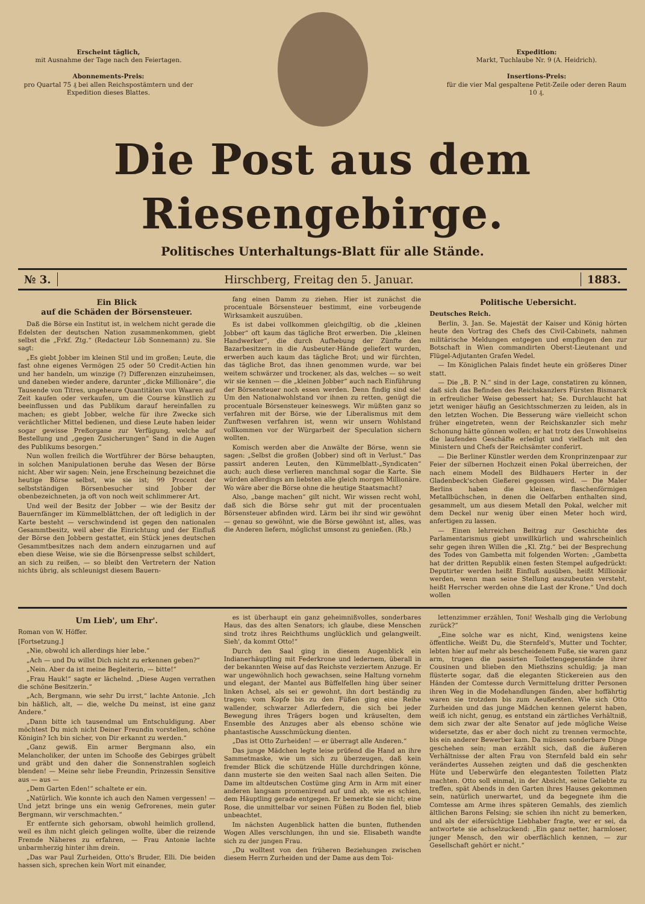Erscheint täglich,
mit Ausnahme der Tage nach den Feiertagen.
Abonnements-Preis:
pro Quartal 75 ₰ bei allen Reichspostämtern und der Expedition dieses Blattes.
Expedition:
Markt, Tuchlaube Nr. 9 (A. Heidrich).
Insertions-Preis:
für die vier Mal gespaltene Petit-Zeile oder deren Raum 10 ₰.
Die Post aus dem Riesengebirge.
Politisches Unterhaltungs-Blatt für alle Stände.
№ 3. Hirschberg, Freitag den 5. Januar.
1883.
Ein Blick
auf die Schäden der Börsensteuer.
Daß die Börse ein Institut ist, in welchem nicht gerade die Edelsten der deutschen Nation zusammenkommen, giebt selbst die „Frkf. Ztg.“ (Redacteur Löb Sonnemann) zu. Sie sagt:
„Es giebt Jobber im kleinen Stil und im großen; Leute, die fast ohne eigenes Vermögen 25 oder 50 Credit-Actien hin und her handeln, um winzige (?) Differenzen einzuheimsen, und daneben wieder andere, darunter „dicke Millionäre“, die Tausende von Titres, ungeheure Quantitäten von Waaren auf Zeit kaufen oder verkaufen, um die Course künstlich zu beeinflussen und das Publikum darauf hereinfallen zu machen; es giebt Jobber, welche für ihre Zwecke sich verächtlicher Mittel bedienen, und diese Leute haben leider sogar gewisse Preßorgane zur Verfügung, welche auf Bestellung und „gegen Zusicherungen“ Sand in die Augen des Publikums besorgen.“
Nun wollen freilich die Wortführer der Börse behaupten, in solchen Manipulationen beruhe das Wesen der Börse nicht. Aber wir sagen: Nein, jene Erscheinung bezeichnet die heutige Börse selbst, wie sie ist; 99 Procent der selbstständigen Börsenbesucher sind Jobber der obenbezeichneten, ja oft von noch weit schlimmerer Art.
Und weil der Besitz der Jobber — wie der Besitz der Bauernfänger im Kümmelblättchen, der oft lediglich in der Karte besteht — verschwindend ist gegen den nationalen Gesammtbesitz, weil aber die Einrichtung und der Einfluß der Börse den Jobbern gestattet, ein Stück jenes deutschen Gesammtbesitzes nach dem andern einzugarnen und auf eben diese Weise, wie sie die Börsenpresse selbst schildert, an sich zu reißen, — so bleibt den Vertretern der Nation nichts übrig, als schleunigst diesem Bauern-
fang einen Damm zu ziehen. Hier ist zunächst die procentuale Börsensteuer bestimmt, eine vorbeugende Wirksamkeit auszuüben.
Es ist dabei vollkommen gleichgiltig, ob die „kleinen Jobber“ oft kaum das tägliche Brot erwerben. Die „kleinen Handwerker“, die durch Aufhebung der Zünfte den Bazarbesitzern in die Ausbeuter-Hände geliefert wurden, erwerben auch kaum das tägliche Brot; und wir fürchten, das tägliche Brot, das ihnen genommen wurde, war bei weitem schwärzer und trockener, als das, welches — so weit wir sie kennen — die „kleinen Jobber“ auch nach Einführung der Börsensteuer noch essen werden. Denn findig sind sie! Um den Nationalwohlstand vor ihnen zu retten, genügt die procentuale Börsensteuer keineswegs. Wir müßten ganz so verfahren mit der Börse, wie der Liberalismus mit dem Zunftwesen verfahren ist, wenn wir unsern Wohlstand vollkommen vor der Würgarbeit der Speculation sichern wollten.
Komisch werden aber die Anwälte der Börse, wenn sie sagen: „Selbst die großen (Jobber) sind oft in Verlust.“ Das passirt anderen Leuten, den Kümmelblatt-„Syndicaten“ auch; auch diese verlieren manchmal sogar die Karte. Sie würden allerdings am liebsten alle gleich morgen Millionäre. Wo wäre aber die Börse ohne die heutige Staatsmacht?
Also, „bange machen“ gilt nicht. Wir wissen recht wohl, daß sich die Börse sehr gut mit der procentualen Börsensteuer abfinden wird. Lärm bei ihr sind wir gewöhnt — genau so gewöhnt, wie die Börse gewöhnt ist, alles, was die Anderen liefern, möglichst umsonst zu genießen. (Rb.)
Politische Uebersicht.
Deutsches Reich.
Berlin, 3. Jan. Se. Majestät der Kaiser und König hörten heute den Vortrag des Chefs des Civil-Cabinets, nahmen militärische Meldungen entgegen und empfingen den zur Botschaft in Wien commandirten Oberst-Lieutenant und Flügel-Adjutanten Grafen Wedel.
— Im Königlichen Palais findet heute ein größeres Diner statt.
— Die „B. P. N.“ sind in der Lage, constatiren zu können, daß sich das Befinden des Reichskanzlers Fürsten Bismarck in erfreulicher Weise gebessert hat; Se. Durchlaucht hat jetzt weniger häufig an Gesichtsschmerzen zu leiden, als in den letzten Wochen. Die Besserung wäre vielleicht schon früher eingetreten, wenn der Reichskanzler sich mehr Schonung hätte gönnen wollen; er hat trotz des Unwohlseins die laufenden Geschäfte erledigt und vielfach mit den Ministern und Chefs der Reichsämter conferirt.
— Die Berliner Künstler werden dem Kronprinzenpaar zur Feier der silbernen Hochzeit einen Pokal überreichen, der nach einem Modell des Bildhauers Herter in der Gladenbeck'schen Gießerei gegossen wird. — Die Maler Berlins haben die kleinen, flaschenförmigen Metallbüchschen, in denen die Oelfarben enthalten sind, gesammelt, um aus diesem Metall den Pokal, welcher mit dem Deckel nur wenig über einen Meter hoch wird, anfertigen zu lassen.
— Einen lehrreichen Beitrag zur Geschichte des Parlamentarismus giebt unwillkürlich und wahrscheinlich sehr gegen ihren Willen die „Kl. Ztg.“ bei der Besprechung des Todes von Gambetta mit folgenden Worten: „Gambetta hat der dritten Republik einen festen Stempel aufgedrückt: Deputirter werden heißt Einfluß ausüben, heißt Millionär werden, wenn man seine Stellung auszubeuten versteht, heißt Herrscher werden ohne die Last der Krone.“ Und doch wollen
Um Lieb', um Ehr'.
Roman von W. Höffer.
[Fortsetzung.]
„Nie, obwohl ich allerdings hier lebe.“
„Ach — und Du willst Dich nicht zu erkennen geben?“
„Nein. Aber da ist meine Begleiterin, — bitte!“
„Frau Hauk!“ sagte er lächelnd. „Diese Augen verrathen die schöne Besitzerin.“
„Ach, Bergmann, wie sehr Du irrst,“ lachte Antonie. „Ich bin häßlich, alt, — die, welche Du meinst, ist eine ganz Andere.“
„Dann bitte ich tausendmal um Entschuldigung. Aber möchtest Du mich nicht Deiner Freundin vorstellen, schöne Königin? Ich bin sicher, von Dir erkannt zu werden.“
„Ganz gewiß. Ein armer Bergmann also, ein Melancholiker, der unten im Schooße des Gebirges grübelt und gräbt und den daher die Sonnenstrahlen sogleich blenden! — Meine sehr liebe Freundin, Prinzessin Sensitive aus — aus —
„Dem Garten Eden!“ schaltete er ein.
„Natürlich. Wie konnte ich auch den Namen vergessen! — Und jetzt bringe uns ein wenig Gefrorenes, mein guter Bergmann, wir verschmachten.“
Er entfernte sich gehorsam, obwohl heimlich grollend, weil es ihm nicht gleich gelingen wollte, über die reizende Fremde Näheres zu erfahren, — Frau Antonie lachte unbarmherzig hinter ihm drein.
„Das war Paul Zurheiden, Otto's Bruder, Elli. Die beiden hassen sich, sprechen kein Wort mit einander,
es ist überhaupt ein ganz geheimnißvolles, sonderbares Haus, das des alten Senators; ich glaube, diese Menschen sind trotz ihres Reichthums unglücklich und gelangweilt. Sieh', da kommt Otto!“
Durch den Saal ging in diesem Augenblick ein Indianerhäuptling mit Federkrone und ledernem, überall in der bekannten Weise auf das Reichste verziertem Anzuge. Er war ungewöhnlich hoch gewachsen, seine Haltung vornehm und elegant, der Mantel aus Büffelfellen hing über seiner linken Achsel, als sei er gewohnt, ihn dort beständig zu tragen; vom Kopfe bis zu den Füßen ging eine Reihe wallender, schwarzer Adlerfedern, die sich bei jeder Bewegung ihres Trägers bogen und kräuselten, dem Ensemble des Anzuges aber als ebenso schöne wie phantastische Ausschmückung dienten.
„Das ist Otto Zurheiden! — er überragt alle Anderen.“
Das junge Mädchen legte leise prüfend die Hand an ihre Sammetmaske, wie um sich zu überzeugen, daß kein fremder Blick die schützende Hülle durchdringen könne, dann musterte sie den weiten Saal nach allen Seiten. Die Dame im altdeutschen Costüme ging Arm in Arm mit einer anderen langsam promenirend auf und ab, wie es schien, dem Häuptling gerade entgegen. Er bemerkte sie nicht; eine Rose, die unmittelbar vor seinen Füßen zu Boden fiel, blieb unbeachtet.
Im nächsten Augenblick hatten die bunten, fluthenden Wogen Alles verschlungen, ihn und sie. Elisabeth wandte sich zu der jungen Frau.
„Du wolltest von den früheren Beziehungen zwischen diesem Herrn Zurheiden und der Dame aus dem Toi-
lettenzimmer erzählen, Toni! Weshalb ging die Verlobung zurück?“
„Eine solche war es nicht, Kind, wenigstens keine öffentliche. Weißt Du, die Sternfeld's, Mutter und Tochter, lebten hier auf mehr als bescheidenem Fuße, sie waren ganz arm, trugen die passirten Toilettengegenstände ihrer Cousinen und blieben den Miethszins schuldig; ja man flüsterte sogar, daß die eleganten Stickereien aus den Händen der Comtesse durch Vermittelung dritter Personen ihren Weg in die Modehandlungen fänden, aber hoffährtig waren sie trotzdem bis zum Aeußersten. Wie sich Otto Zurheiden und das junge Mädchen kennen gelernt haben, weiß ich nicht, genug, es entstand ein zärtliches Verhältniß, dem sich zwar der alte Senator auf jede mögliche Weise widersetzte, das er aber doch nicht zu trennen vermochte, bis ein anderer Bewerber kam. Da müssen sonderbare Dinge geschehen sein; man erzählt sich, daß die äußeren Verhältnisse der alten Frau von Sternfeld bald ein sehr verändertes Aussehen zeigten und daß die geschenkten Hüte und Ueberwürfe den elegantesten Toiletten Platz machten. Otto soll einmal, in der Absicht, seine Geliebte zu treffen, spät Abends in den Garten ihres Hauses gekommen sein, natürlich unerwartet, und da begegnete ihm die Comtesse am Arme ihres späteren Gemahls, des ziemlich ältlichen Barons Felsing; sie schien ihn nicht zu bemerken, und als der eifersüchtige Liebhaber fragte, wer er sei, da antwortete sie achselzuckend: „Ein ganz netter, harmloser, junger Mensch, den wir oberflächlich kennen, — zur Gesellschaft gehört er nicht.“